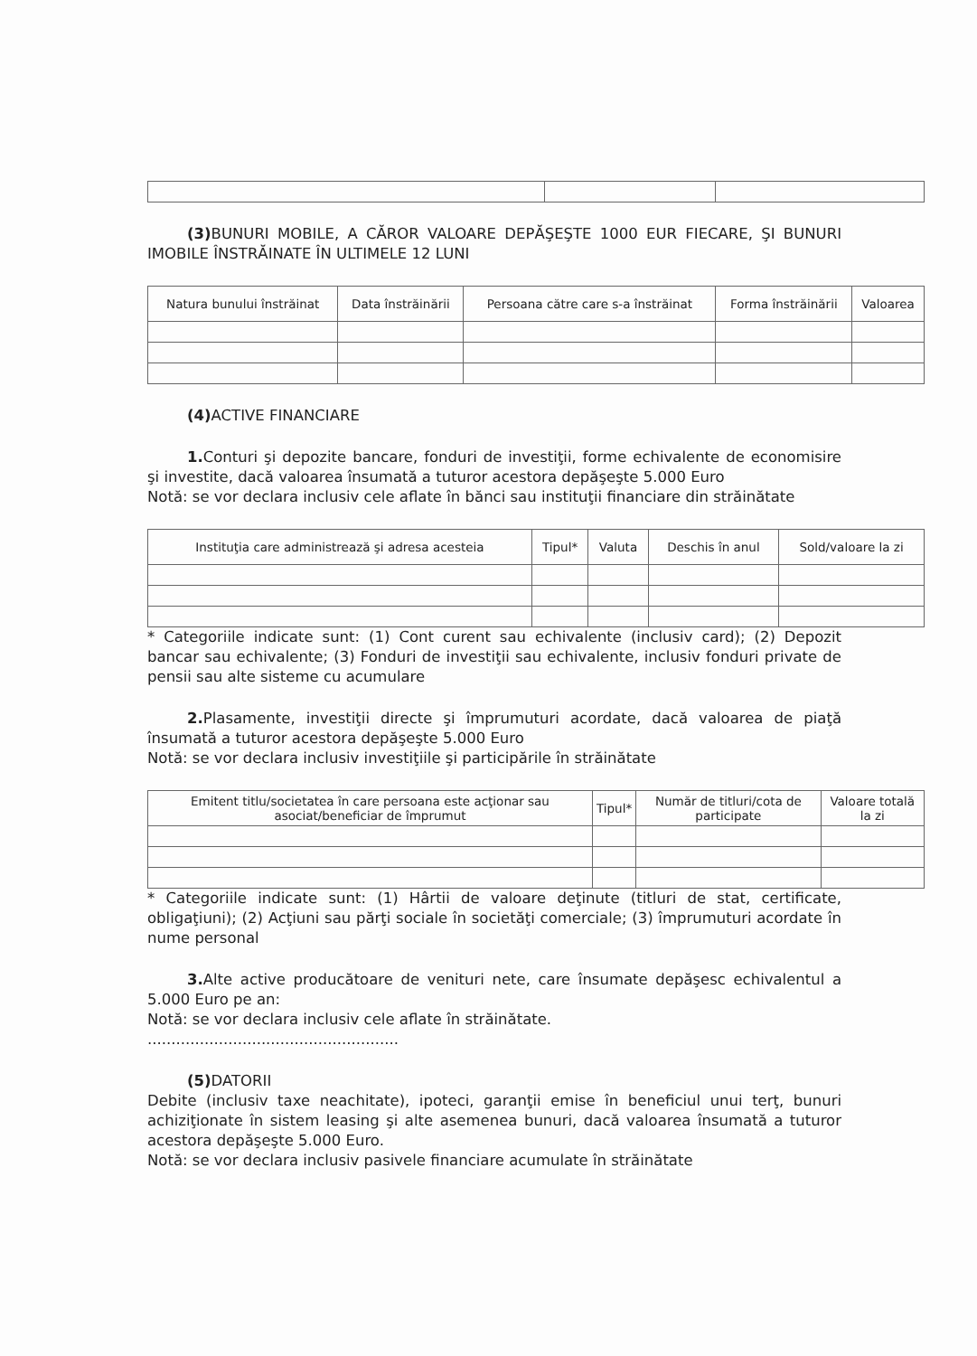(3) BUNURI MOBILE, A CĂROR VALOARE DEPĂŞEŞTE 1000 EUR FIECARE, ŞI BUNURI IMOBILE ÎNSTRĂINATE ÎN ULTIMELE 12 LUNI
| Natura bunului înstrăinat | Data înstrăinării | Persoana către care s-a înstrăinat | Forma înstrăinării | Valoarea |
| --- | --- | --- | --- | --- |
(4) ACTIVE FINANCIARE
1. Conturi şi depozite bancare, fonduri de investiţii, forme echivalente de economisire şi investite, dacă valoarea însumată a tuturor acestora depăşeşte 5.000 Euro
Notă: se vor declara inclusiv cele aflate în bănci sau instituţii financiare din străinătate
| Instituţia care administrează şi adresa acesteia | Tipul* | Valuta | Deschis în anul | Sold/valoare la zi |
| --- | --- | --- | --- | --- |
* Categoriile indicate sunt: (1) Cont curent sau echivalente (inclusiv card); (2) Depozit bancar sau echivalente; (3) Fonduri de investiţii sau echivalente, inclusiv fonduri private de pensii sau alte sisteme cu acumulare
2. Plasamente, investiţii directe şi împrumuturi acordate, dacă valoarea de piaţă însumată a tuturor acestora depăşeşte 5.000 Euro
Notă: se vor declara inclusiv investiţiile şi participările în străinătate
| Emitent titlu/societatea în care persoana este acţionar sau asociat/beneficiar de împrumut | Tipul* | Număr de titluri/cota de participate | Valoare totală la zi |
| --- | --- | --- | --- |
* Categoriile indicate sunt: (1) Hârtii de valoare deţinute (titluri de stat, certificate, obligaţiuni); (2) Acţiuni sau părţi sociale în societăţi comerciale; (3) împrumuturi acordate în nume personal
3. Alte active producătoare de venituri nete, care însumate depăşesc echivalentul a 5.000 Euro pe an:
Notă: se vor declara inclusiv cele aflate în străinătate.
.....................................................
(5) DATORII
Debite (inclusiv taxe neachitate), ipoteci, garanţii emise în beneficiul unui terţ, bunuri achiziţionate în sistem leasing şi alte asemenea bunuri, dacă valoarea însumată a tuturor acestora depăşeşte 5.000 Euro.
Notă: se vor declara inclusiv pasivele financiare acumulate în străinătate